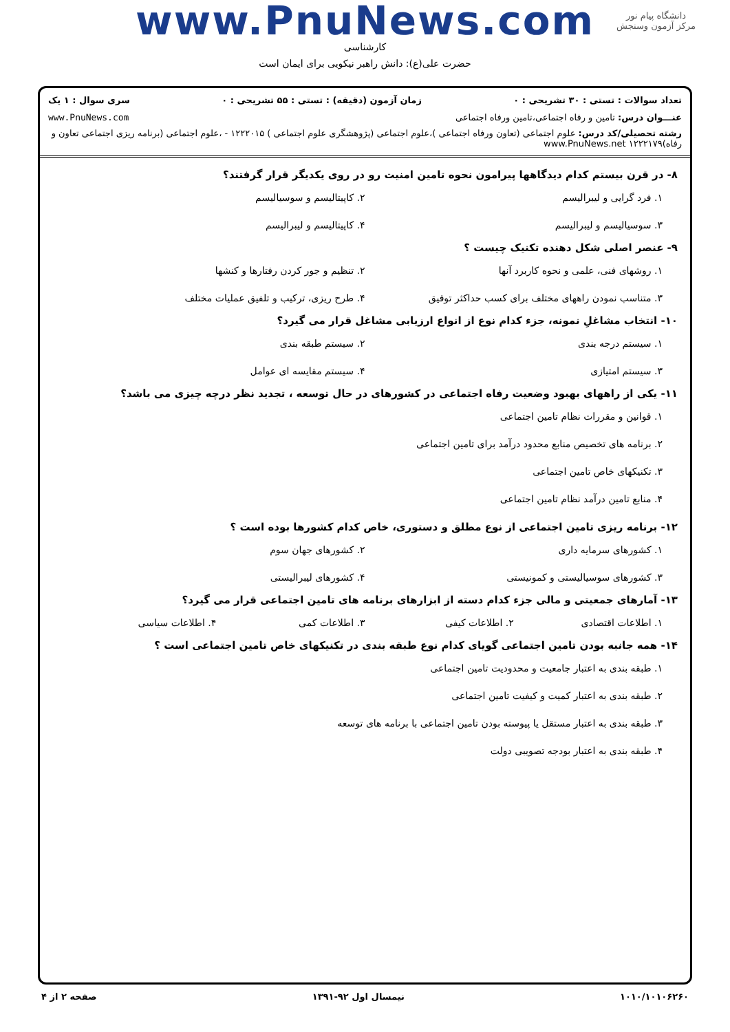دانشگاه پیام نور
مرکز آزمون وسنجش
www.PnuNews.com
کارشناسی
حضرت علی(ع): دانش راهبر نیکویی برای ایمان است
تعداد سوالات : تستی : ۳۰ تشریحی : ۰ زمان آزمون (دقیقه) : تستی : ۵۵ تشریحی : ۰ سری سوال : ۱ یک
عنـــوان درس: تامین و رفاه اجتماعی،تامین ورفاه اجتماعی www.PnuNews.com
رشته تحصیلی/کد درس: علوم اجتماعی (تعاون ورفاه اجتماعی )،علوم اجتماعی (پژوهشگری علوم اجتماعی ) ۱۲۲۲۰۱۵ - ،علوم اجتماعی (برنامه ریزی اجتماعی تعاون و رفاه)۱۲۲۲۱۷۹ www.PnuNews.net
۸- در قرن بیستم کدام دیدگاهها پیرامون نحوه تامین امنیت رو در روی یکدیگر قرار گرفتند؟
۱. فرد گرایی و لیبرالیسم
۲. کاپیتالیسم و سوسیالیسم
۳. سوسیالیسم و لیبرالیسم
۴. کاپیتالیسم و لیبرالیسم
۹- عنصر اصلی شکل دهنده تکنیک چیست ؟
۱. روشهای فنی، علمی و نحوه کاربرد آنها
۲. تنظیم و جور کردن رفتارها و کنشها
۳. متناسب نمودن راههای مختلف برای کسب حداکثر توفیق
۴. طرح ریزی، ترکیب و تلفیق عملیات مختلف
۱۰- انتخاب مشاغلِ نمونه، جزء کدام نوع از انواع ارزیابی مشاغل قرار می گیرد؟
۱. سیستم درجه بندی
۲. سیستم طبقه بندی
۳. سیستم امتیازی
۴. سیستم مقایسه ای عوامل
۱۱- یکی از راههای بهبود وضعیت رفاه اجتماعی در کشورهای در حال توسعه ، تجدید نظر درچه چیزی می باشد؟
۱. قوانین و مقررات نظام تامین اجتماعی
۲. برنامه های تخصیص منابع محدود درآمد برای تامین اجتماعی
۳. تکنیکهای خاص تامین اجتماعی
۴. منابع تامین درآمد نظام تامین اجتماعی
۱۲- برنامه ریزی تامین اجتماعی از نوع مطلق و دستوری، خاص کدام کشورها بوده است ؟
۱. کشورهای سرمایه داری
۲. کشورهای جهان سوم
۳. کشورهای سوسیالیستی و کمونیستی
۴. کشورهای لیبرالیستی
۱۳- آمارهای جمعیتی و مالی جزء کدام دسته از ابزارهای برنامه های تامین اجتماعی قرار می گیرد؟
۱. اطلاعات اقتصادی
۲. اطلاعات کیفی
۳. اطلاعات کمی
۴. اطلاعات سیاسی
۱۴- همه جانبه بودن تامین اجتماعی گویای کدام نوع طبقه بندی در تکنیکهای خاص تامین اجتماعی است ؟
۱. طبقه بندی به اعتبار جامعیت و محدودیت تامین اجتماعی
۲. طبقه بندی به اعتبار کمیت و کیفیت تامین اجتماعی
۳. طبقه بندی به اعتبار مستقل یا پیوسته بودن تامین اجتماعی با برنامه های توسعه
۴. طبقه بندی به اعتبار بودجه تصویبی دولت
۱۰۱۰/۱۰۱۰۶۲۶۰ نیمسال اول ۹۲-۱۳۹۱ صفحه ۲ از ۴